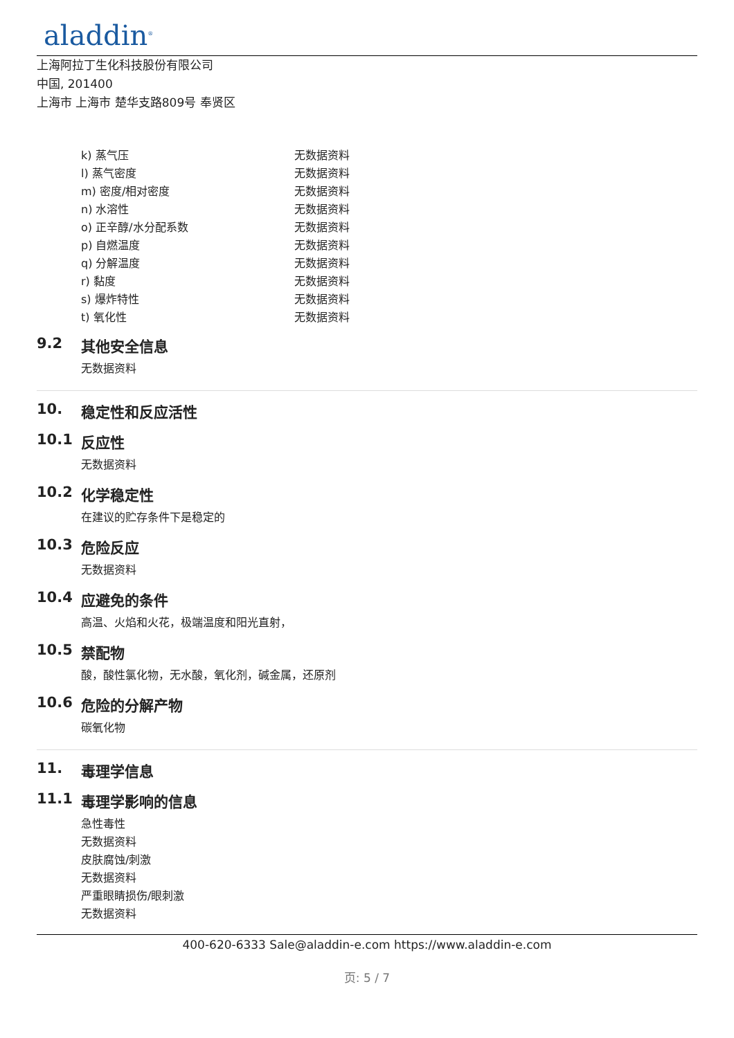aladdin<sup>®</sup>
上海阿拉丁生化科技股份有限公司
中国, 201400
上海市 上海市 楚华支路809号 奉贤区
| k) 蒸气压 | 无数据资料 |
| l) 蒸气密度 | 无数据资料 |
| m) 密度/相对密度 | 无数据资料 |
| n) 水溶性 | 无数据资料 |
| o) 正辛醇/水分配系数 | 无数据资料 |
| p) 自燃温度 | 无数据资料 |
| q) 分解温度 | 无数据资料 |
| r) 黏度 | 无数据资料 |
| s) 爆炸特性 | 无数据资料 |
| t) 氧化性 | 无数据资料 |
9.2 其他安全信息
无数据资料
10. 稳定性和反应活性
10.1 反应性
无数据资料
10.2 化学稳定性
在建议的贮存条件下是稳定的
10.3 危险反应
无数据资料
10.4 应避免的条件
高温、火焰和火花，极端温度和阳光直射，
10.5 禁配物
酸，酸性氯化物，无水酸，氧化剂，碱金属，还原剂
10.6 危险的分解产物
碳氧化物
11. 毒理学信息
11.1 毒理学影响的信息
急性毒性
无数据资料
皮肤腐蚀/刺激
无数据资料
严重眼睛损伤/眼刺激
无数据资料
400-620-6333 Sale@aladdin-e.com https://www.aladdin-e.com
页: 5 / 7